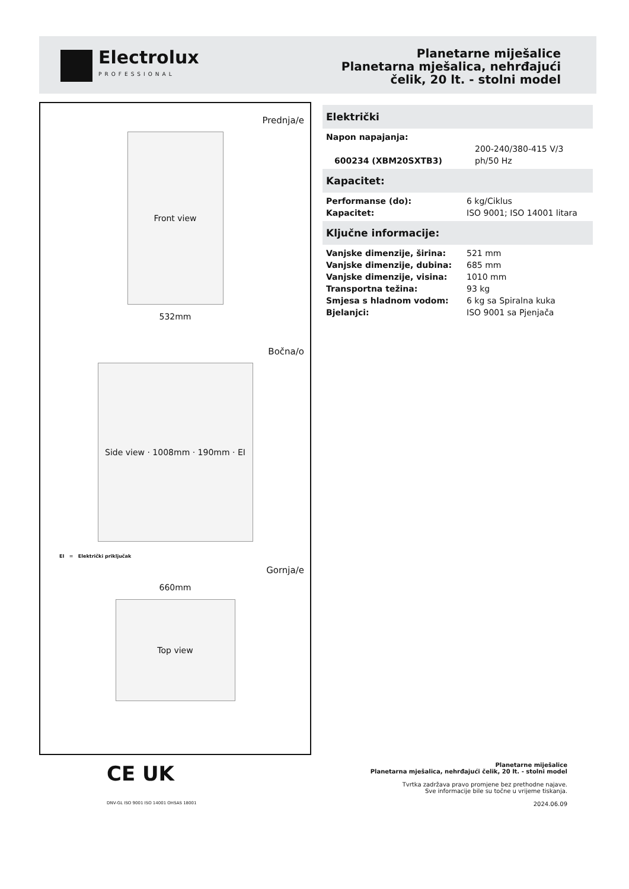Electrolux
PROFESSIONAL
Planetarne miješalice
Planetarna mješalica, nehrđajući
čelik, 20 lt. - stolni model
Prednja/e
Front view
532mm
Bočna/o
Side view · 1008mm · 190mm · EI
EI = Električki priključak
Gornja/e
660mm
Top view
CE UK
DNV-GL ISO 9001 ISO 14001 OHSAS 18001
Električki
| Napon napajanja: | |
| 600234 (XBM20SXTB3) | 200-240/380-415 V/3 ph/50 Hz |
Kapacitet:
| Performanse (do): | 6 kg/Ciklus |
| Kapacitet: | ISO 9001; ISO 14001 litara |
Ključne informacije:
| Vanjske dimenzije, širina: | 521 mm |
| Vanjske dimenzije, dubina: | 685 mm |
| Vanjske dimenzije, visina: | 1010 mm |
| Transportna težina: | 93 kg |
| Smjesa s hladnom vodom: | 6 kg sa Spiralna kuka |
| Bjelanjci: | ISO 9001 sa Pjenjača |
Planetarne miješalice
Planetarna mješalica, nehrđajući čelik, 20 lt. - stolni model
Tvrtka zadržava pravo promjene bez prethodne najave.
Sve informacije bile su točne u vrijeme tiskanja.
2024.06.09